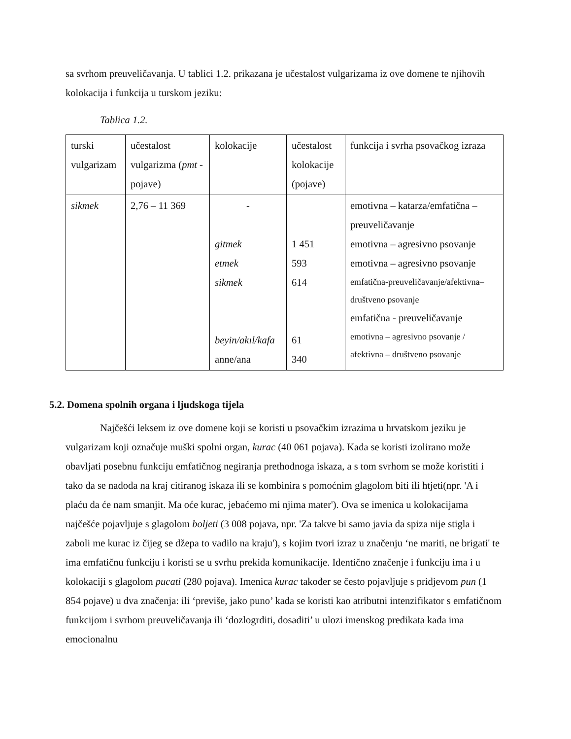sa svrhom preuveličavanja. U tablici 1.2. prikazana je učestalost vulgarizama iz ove domene te njihovih kolokacija i funkcija u turskom jeziku:
Tablica 1.2.
| turski vulgarizam | učestalost vulgarizma ( pmt -pojave) | kolokacije | učestalost kolokacije (pojave) | funkcija i svrha psovačkog izraza |
| sikmek | 2,76 – 11 369 | - gitmek etmek sikmek beyin/akıl/kafa anne/ana | 1 451 593 614 61 340 | emotivna – katarza/emfatična – preuveličavanje emotivna – agresivno psovanje emotivna – agresivno psovanje emfatična-preuveličavanje/afektivna–društveno psovanje emfatična - preuveličavanje emotivna – agresivno psovanje / afektivna – društveno psovanje |
5.2. Domena spolnih organa i ljudskoga tijela
Najčešći leksem iz ove domene koji se koristi u psovačkim izrazima u hrvatskom jeziku je vulgarizam koji označuje muški spolni organ, kurac (40 061 pojava). Kada se koristi izolirano može obavljati posebnu funkciju emfatičnog negiranja prethodnoga iskaza, a s tom svrhom se može koristiti i tako da se nadoda na kraj citiranog iskaza ili se kombinira s pomoćnim glagolom biti ili htjeti(npr. 'A i plaću da će nam smanjit. Ma oće kurac, jebaćemo mi njima mater'). Ova se imenica u kolokacijama najčešće pojavljuje s glagolom boljeti (3 008 pojava, npr. 'Za takve bi samo javia da spiza nije stigla i zaboli me kurac iz čijeg se džepa to vadilo na kraju'), s kojim tvori izraz u značenju ‘ne mariti, ne brigati' te ima emfatičnu funkciju i koristi se u svrhu prekida komunikacije. Identično značenje i funkciju ima i u kolokaciji s glagolom pucati (280 pojava). Imenica kurac također se često pojavljuje s pridjevom pun (1 854 pojave) u dva značenja: ili ‘previše, jako puno’ kada se koristi kao atributni intenzifikator s emfatičnom funkcijom i svrhom preuveličavanja ili ‘dozlogrditi, dosaditi’ u ulozi imenskog predikata kada ima emocionalnu